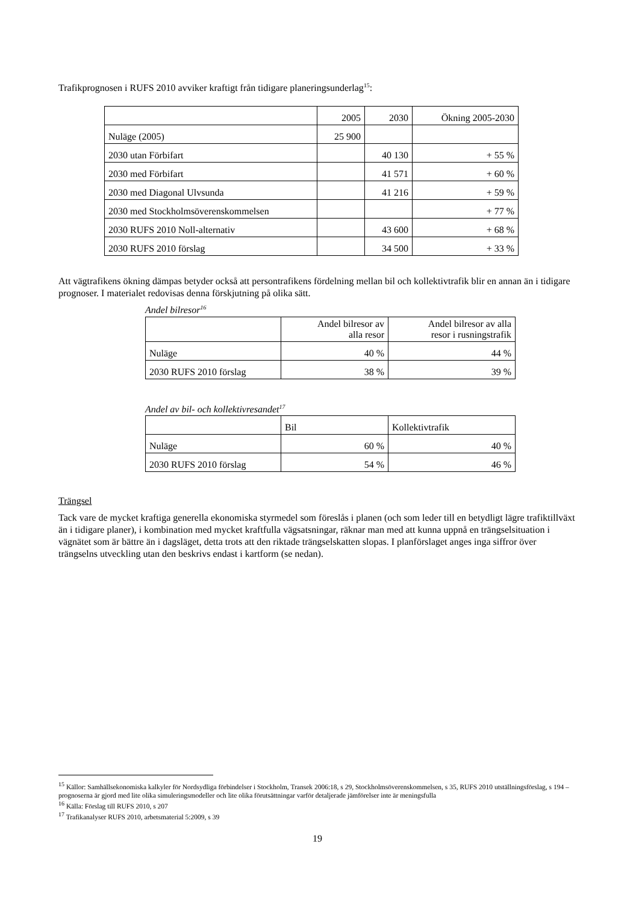Trafikprognosen i RUFS 2010 avviker kraftigt från tidigare planeringsunderlag<sup>15</sup>:
| | 2005 | 2030 | Ökning 2005-2030 |
| Nuläge (2005) | 25 900 | | |
| 2030 utan Förbifart | | 40 130 | + 55 % |
| 2030 med Förbifart | | 41 571 | + 60 % |
| 2030 med Diagonal Ulvsunda | | 41 216 | + 59 % |
| 2030 med Stockholmsöverenskommelsen | | | + 77 % |
| 2030 RUFS 2010 Noll-alternativ | | 43 600 | + 68 % |
| 2030 RUFS 2010 förslag | | 34 500 | + 33 % |
Att vägtrafikens ökning dämpas betyder också att persontrafikens fördelning mellan bil och kollektivtrafik blir en annan än i tidigare prognoser. I materialet redovisas denna förskjutning på olika sätt.
Andel bilresor<sup>16</sup>
| | Andel bilresor av alla resor | Andel bilresor av alla resor i rusningstrafik |
| Nuläge | 40 % | 44 % |
| 2030 RUFS 2010 förslag | 38 % | 39 % |
Andel av bil- och kollektivresandet<sup>17</sup>
| | Bil | Kollektivtrafik |
| Nuläge | 60 % | 40 % |
| 2030 RUFS 2010 förslag | 54 % | 46 % |
Trängsel
Tack vare de mycket kraftiga generella ekonomiska styrmedel som föreslås i planen (och som leder till en betydligt lägre trafiktillväxt än i tidigare planer), i kombination med mycket kraftfulla vägsatsningar, räknar man med att kunna uppnå en trängselsituation i vägnätet som är bättre än i dagsläget, detta trots att den riktade trängselskatten slopas. I planförslaget anges inga siffror över trängselns utveckling utan den beskrivs endast i kartform (se nedan).
<sup>15</sup> Källor: Samhällsekonomiska kalkyler för Nordsydliga förbindelser i Stockholm, Transek 2006:18, s 29, Stockholmsöverenskommelsen, s 35, RUFS 2010 utställningsförslag, s 194 – prognoserna är gjord med lite olika simuleringsmodeller och lite olika förutsättningar varför detaljerade jämförelser inte är meningsfulla
<sup>16</sup> Källa: Förslag till RUFS 2010, s 207
<sup>17</sup> Trafikanalyser RUFS 2010, arbetsmaterial 5:2009, s 39
19